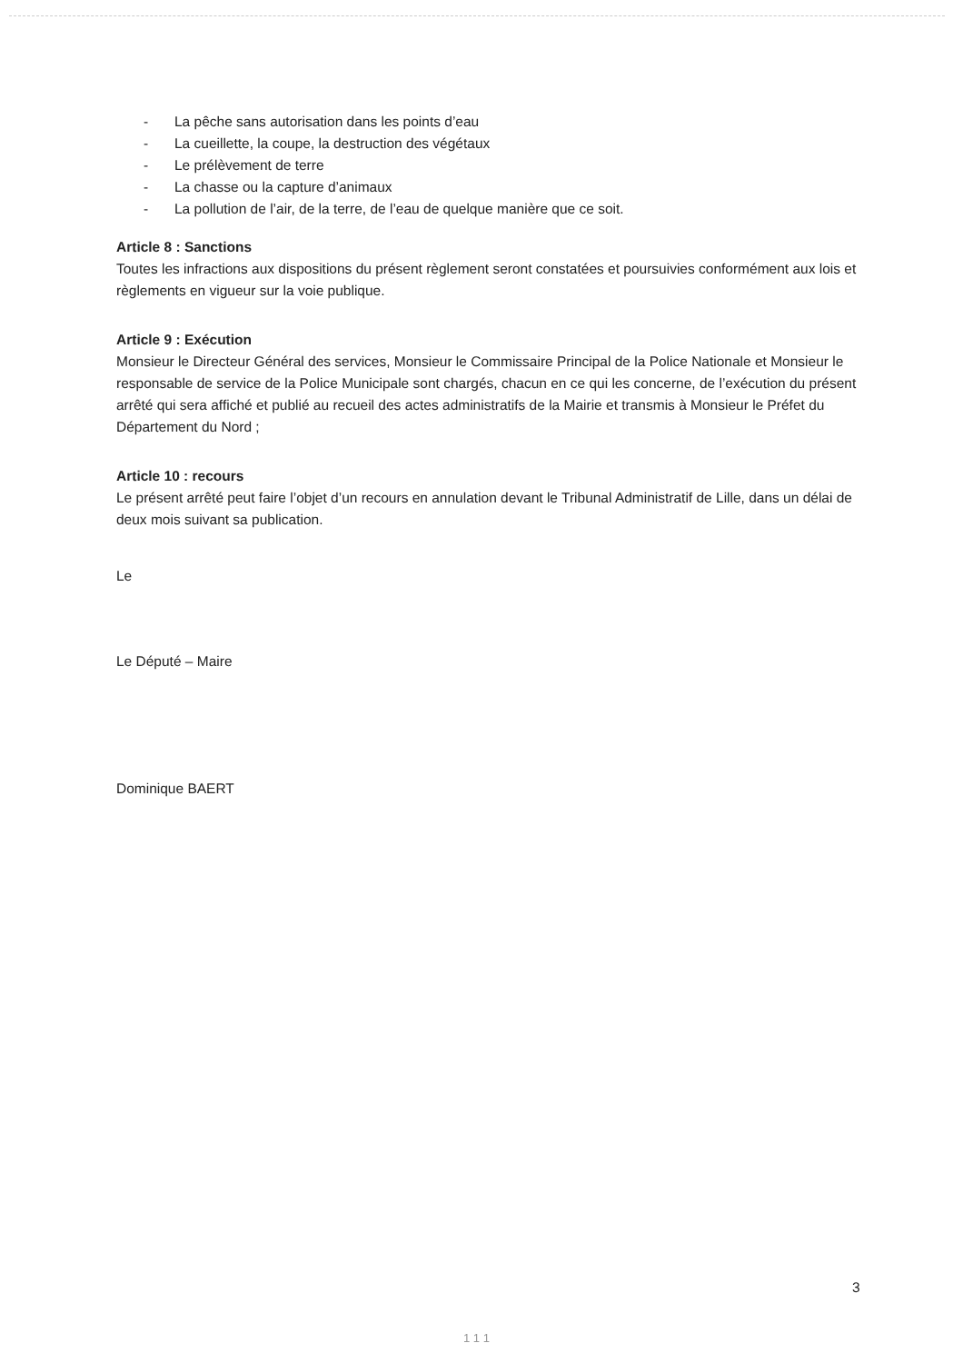- La pêche sans autorisation dans les points d’eau
- La cueillette, la coupe, la destruction des végétaux
- Le prélèvement de terre
- La chasse ou la capture d’animaux
- La pollution de l’air, de la terre, de l’eau de quelque manière que ce soit.
Article 8 : Sanctions
Toutes les infractions aux dispositions du présent règlement seront constatées et poursuivies conformément aux lois et règlements en vigueur sur la voie publique.
Article 9 : Exécution
Monsieur le Directeur Général des services, Monsieur le Commissaire Principal de la Police Nationale et Monsieur le responsable de service de la Police Municipale sont chargés, chacun en ce qui les concerne, de l’exécution du présent arrêté qui sera affiché et publié au recueil des actes administratifs de la Mairie et transmis à Monsieur le Préfet du Département du Nord ;
Article 10 : recours
Le présent arrêté peut faire l’objet d’un recours en annulation devant le Tribunal Administratif de Lille, dans un délai de deux mois suivant sa publication.
Le
Le Député – Maire
Dominique BAERT
3
1 1 1